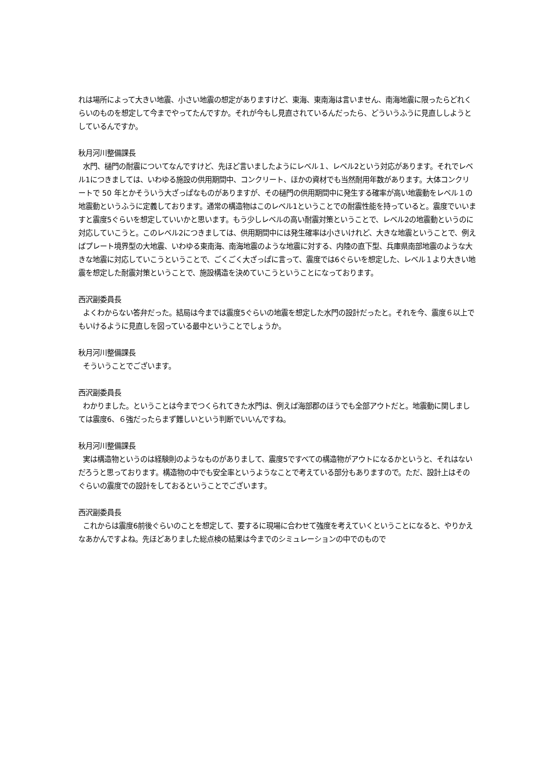れは場所によって大きい地震、小さい地震の想定がありますけど、東海、東南海は言いません、南海地震に限ったらどれくらいのものを想定して今までやってたんですか。それが今もし見直されているんだったら、どういうふうに見直ししようとしているんですか。
秋月河川整備課長
水門、樋門の耐震についてなんですけど、先ほど言いましたようにレベル１、レベル2という対応があります。それでレベル1につきましては、いわゆる施設の供用期間中、コンクリート、ほかの資材でも当然耐用年数があります。大体コンクリートで 50 年とかそういう大ざっぱなものがありますが、その樋門の供用期間中に発生する確率が高い地震動をレベル１の地震動というふうに定義しております。通常の構造物はこのレベル1ということでの耐震性能を持っていると。震度でいいますと震度5ぐらいを想定していいかと思います。もう少しレベルの高い耐震対策ということで、レベル2の地震動というのに対応していこうと。このレベル2につきましては、供用期間中には発生確率は小さいけれど、大きな地震ということで、例えばプレート境界型の大地震、いわゆる東南海、南海地震のような地震に対する、内陸の直下型、兵庫県南部地震のような大きな地震に対応していこうということで、ごくごく大ざっぱに言って、震度では6ぐらいを想定した、レベル１より大きい地震を想定した耐震対策ということで、施設構造を決めていこうということになっております。
西沢副委員長
よくわからない答弁だった。結局は今までは震度5ぐらいの地震を想定した水門の設計だったと。それを今、震度６以上でもいけるように見直しを図っている最中ということでしょうか。
秋月河川整備課長
そういうことでございます。
西沢副委員長
わかりました。ということは今までつくられてきた水門は、例えば海部郡のほうでも全部アウトだと。地震動に関しましては震度6、６強だったらまず難しいという判断でいいんですね。
秋月河川整備課長
実は構造物というのは経験則のようなものがありまして、震度5ですべての構造物がアウトになるかというと、それはないだろうと思っております。構造物の中でも安全率というようなことで考えている部分もありますので。ただ、設計上はそのぐらいの震度での設計をしておるということでございます。
西沢副委員長
これからは震度6前後ぐらいのことを想定して、要するに現場に合わせて強度を考えていくということになると、やりかえなあかんですよね。先ほどありました総点検の結果は今までのシミュレーションの中でのもので